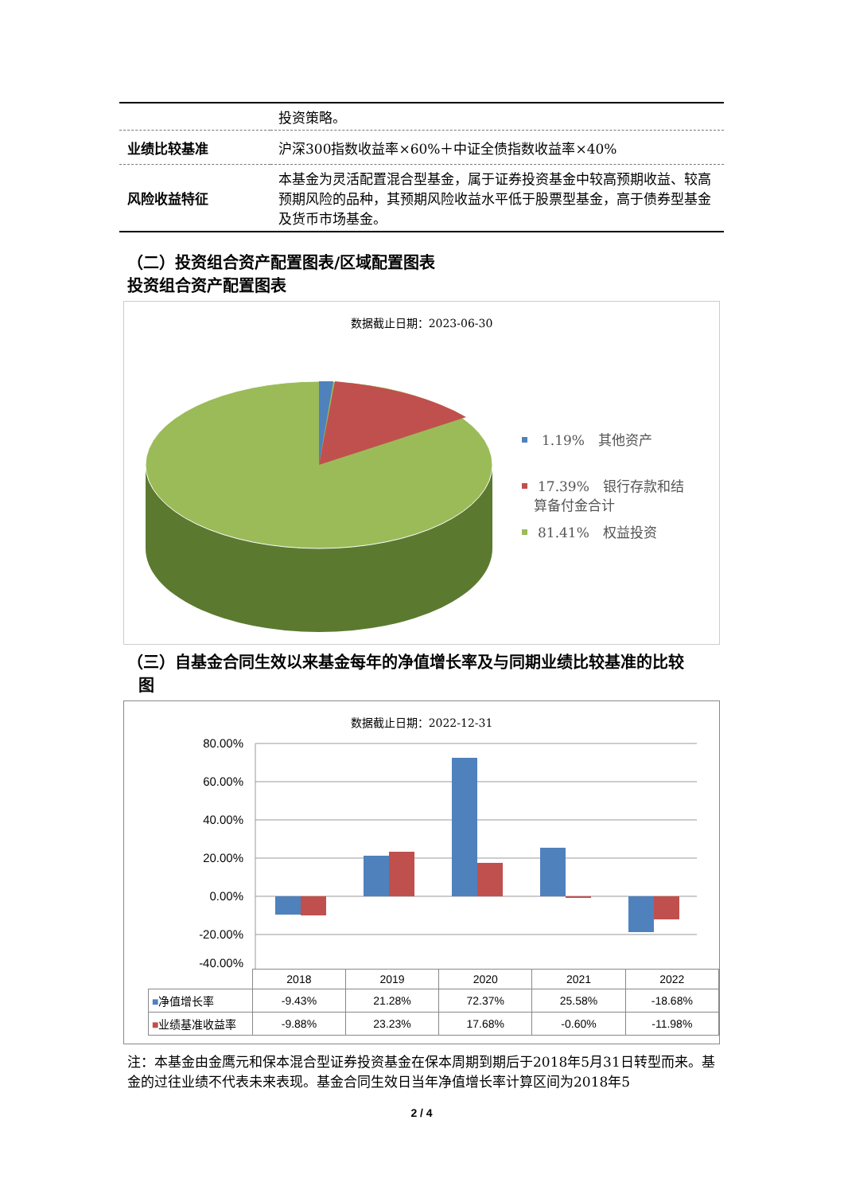| | 投资策略。 |
| 业绩比较基准 | 沪深300指数收益率×60%＋中证全债指数收益率×40% |
| 风险收益特征 | 本基金为灵活配置混合型基金，属于证券投资基金中较高预期收益、较高预期风险的品种，其预期风险收益水平低于股票型基金，高于债券型基金及货币市场基金。 |
（二）投资组合资产配置图表/区域配置图表
投资组合资产配置图表
数据截止日期：2023-06-30
1.19%　其他资产
17.39%　银行存款和结
算备付金合计
81.41%　权益投资
（三）自基金合同生效以来基金每年的净值增长率及与同期业绩比较基准的比较
图
数据截止日期：2022-12-31
80.00%
60.00%
40.00%
20.00%
0.00%
-20.00%
-40.00%
| | 2018 | 2019 | 2020 | 2021 | 2022 |
| ■ 净值增长率 | -9.43% | 21.28% | 72.37% | 25.58% | -18.68% |
| ■ 业绩基准收益率 | -9.88% | 23.23% | 17.68% | -0.60% | -11.98% |
注：本基金由金鹰元和保本混合型证券投资基金在保本周期到期后于2018年5月31日转型而来。基金的过往业绩不代表未来表现。基金合同生效日当年净值增长率计算区间为2018年5
2 / 4